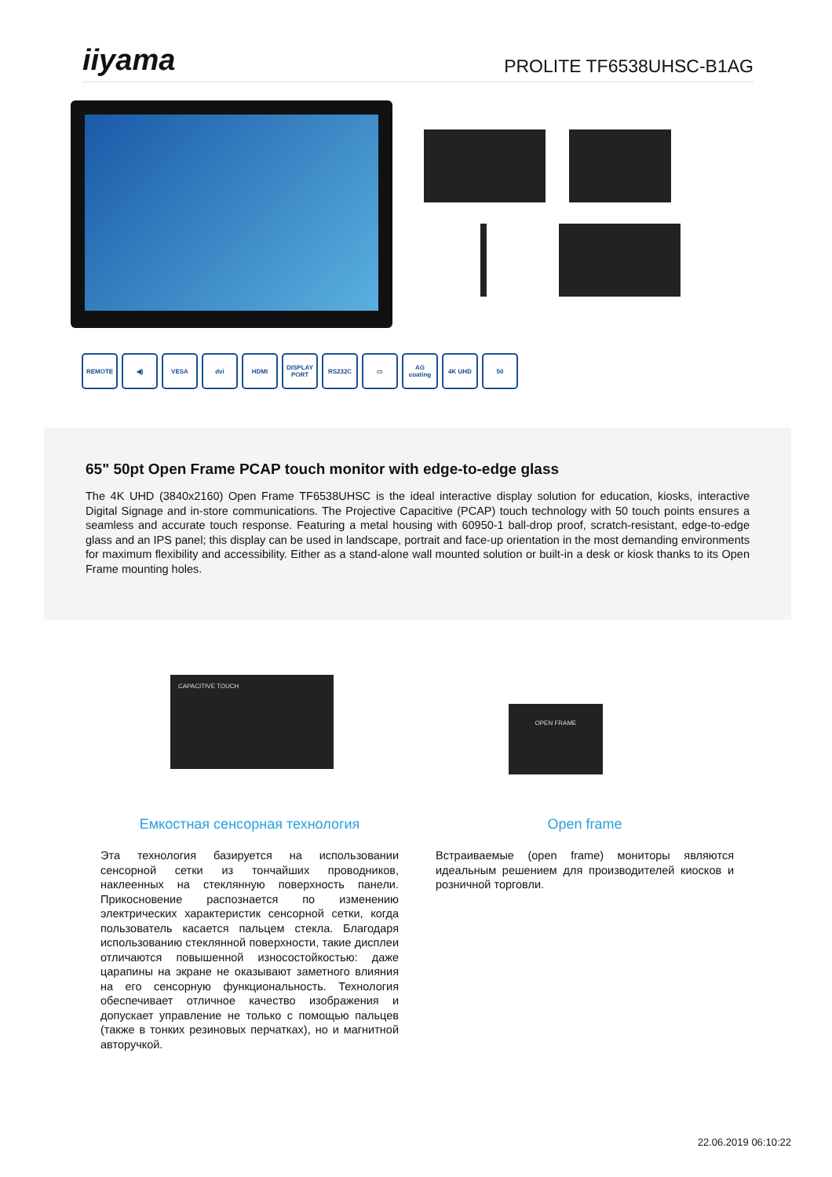iiyama PROLITE TF6538UHSC-B1AG
REMOTE ◀) VESA dvi HDMI DISPLAY PORT
RS232C ▭ AG coating
4K UHD 50
65" 50pt Open Frame PCAP touch monitor with edge-to-edge glass
The 4K UHD (3840x2160) Open Frame TF6538UHSC is the ideal interactive display solution for education, kiosks, interactive Digital Signage and in-store communications. The Projective Capacitive (PCAP) touch technology with 50 touch points ensures a seamless and accurate touch response. Featuring a metal housing with 60950-1 ball-drop proof, scratch-resistant, edge-to-edge glass and an IPS panel; this display can be used in landscape, portrait and face-up orientation in the most demanding environments for maximum flexibility and accessibility. Either as a stand-alone wall mounted solution or built-in a desk or kiosk thanks to its Open Frame mounting holes.
CAPACITIVE TOUCH
OPEN FRAME
Емкостная сенсорная технология
Эта технология базируется на использовании сенсорной сетки из тончайших проводников, наклеенных на стеклянную поверхность панели. Прикосновение распознается по изменению электрических характеристик сенсорной сетки, когда пользователь касается пальцем стекла. Благодаря использованию стеклянной поверхности, такие дисплеи отличаются повышенной износостойкостью: даже царапины на экране не оказывают заметного влияния на его сенсорную функциональность. Технология обеспечивает отличное качество изображения и допускает управление не только с помощью пальцев (также в тонких резиновых перчатках), но и магнитной авторучкой.
Open frame
Встраиваемые (open frame) мониторы являются идеальным решением для производителей киосков и розничной торговли.
22.06.2019 06:10:22